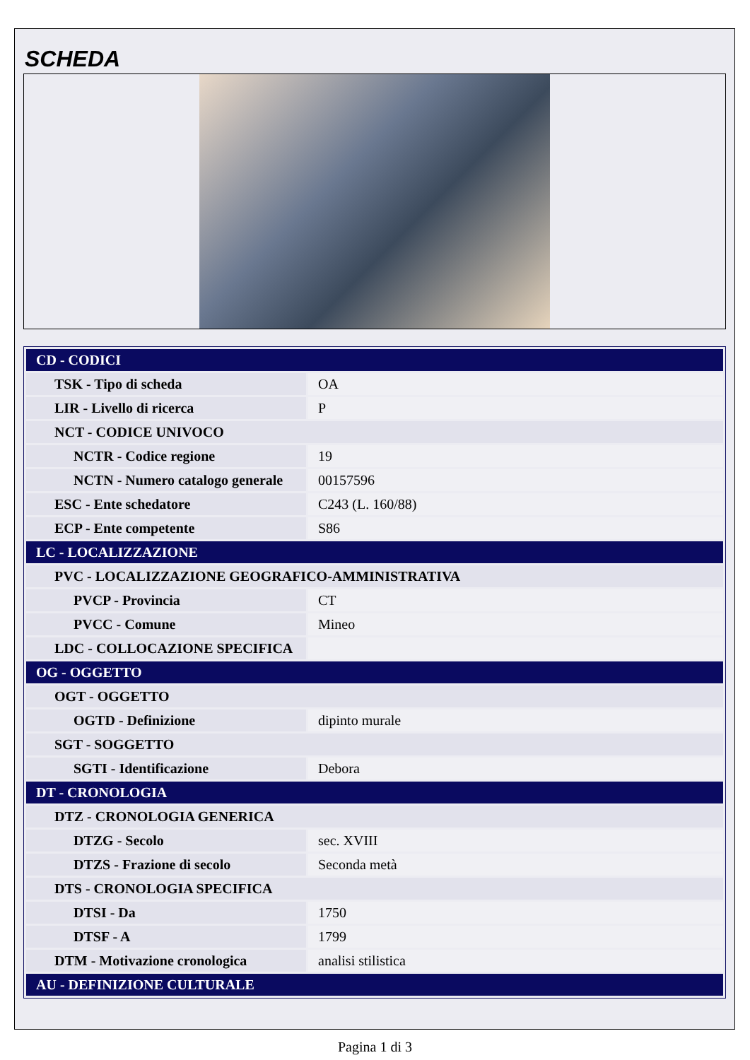SCHEDA
| CD - CODICI | |
| TSK - Tipo di scheda | OA |
| LIR - Livello di ricerca | P |
| NCT - CODICE UNIVOCO | |
| NCTR - Codice regione | 19 |
| NCTN - Numero catalogo generale | 00157596 |
| ESC - Ente schedatore | C243 (L. 160/88) |
| ECP - Ente competente | S86 |
| LC - LOCALIZZAZIONE | |
| PVC - LOCALIZZAZIONE GEOGRAFICO-AMMINISTRATIVA | |
| PVCP - Provincia | CT |
| PVCC - Comune | Mineo |
| LDC - COLLOCAZIONE SPECIFICA | |
| OG - OGGETTO | |
| OGT - OGGETTO | |
| OGTD - Definizione | dipinto murale |
| SGT - SOGGETTO | |
| SGTI - Identificazione | Debora |
| DT - CRONOLOGIA | |
| DTZ - CRONOLOGIA GENERICA | |
| DTZG - Secolo | sec. XVIII |
| DTZS - Frazione di secolo | Seconda metà |
| DTS - CRONOLOGIA SPECIFICA | |
| DTSI - Da | 1750 |
| DTSF - A | 1799 |
| DTM - Motivazione cronologica | analisi stilistica |
| AU - DEFINIZIONE CULTURALE | |
Pagina 1 di 3